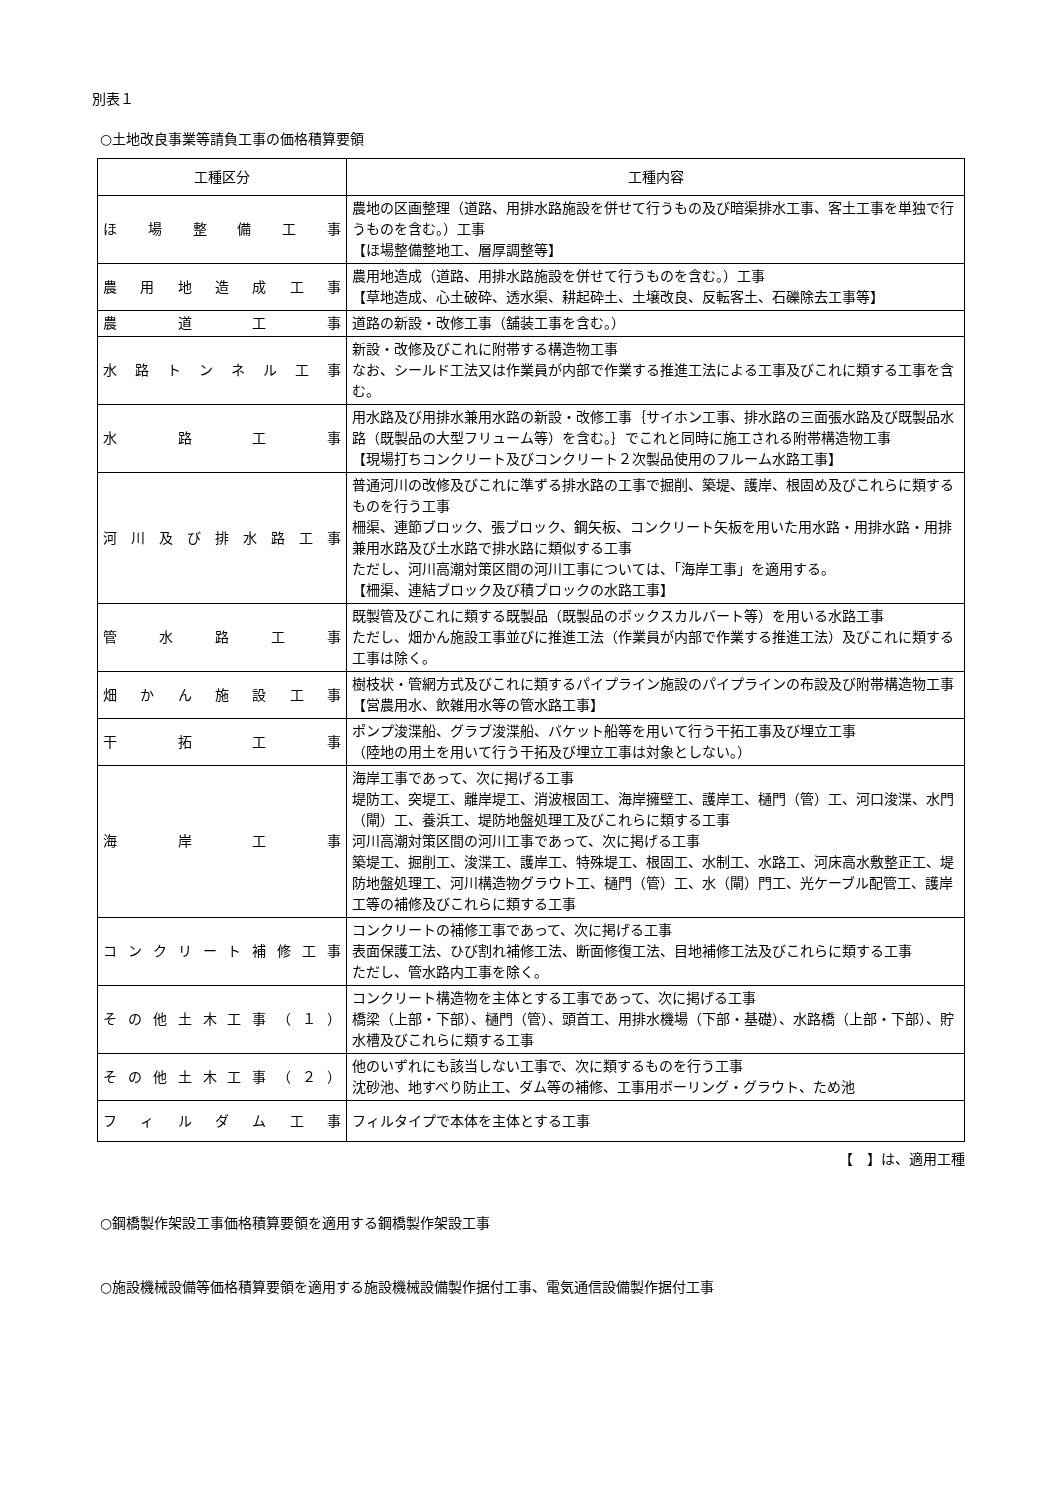別表１
○土地改良事業等請負工事の価格積算要領
| 工種区分 | 工種内容 |
| --- | --- |
| ほ 場 整 備 工 事 | 農地の区画整理（道路、用排水路施設を併せて行うもの及び暗渠排水工事、客土工事を単独で行うものを含む。）工事 【ほ場整備整地工、層厚調整等】 |
| 農 用 地 造 成 工 事 | 農用地造成（道路、用排水路施設を併せて行うものを含む。）工事 【草地造成、心土破砕、透水渠、耕起砕土、土壌改良、反転客土、石礫除去工事等】 |
| 農 道 工 事 | 道路の新設・改修工事（舗装工事を含む。） |
| 水 路 ト ン ネ ル 工 事 | 新設・改修及びこれに附帯する構造物工事 なお、シールド工法又は作業員が内部で作業する推進工法による工事及びこれに類する工事を含む。 |
| 水 路 工 事 | 用水路及び用排水兼用水路の新設・改修工事｛サイホン工事、排水路の三面張水路及び既製品水路（既製品の大型フリューム等）を含む。｝でこれと同時に施工される附帯構造物工事 【現場打ちコンクリート及びコンクリート２次製品使用のフルーム水路工事】 |
| 河 川 及 び 排 水 路 工 事 | 普通河川の改修及びこれに準ずる排水路の工事で掘削、築堤、護岸、根固め及びこれらに類するものを行う工事 柵渠、連節ブロック、張ブロック、鋼矢板、コンクリート矢板を用いた用水路・用排水路・用排兼用水路及び土水路で排水路に類似する工事 ただし、河川高潮対策区間の河川工事については、「海岸工事」を適用する。 【柵渠、連結ブロック及び積ブロックの水路工事】 |
| 管 水 路 工 事 | 既製管及びこれに類する既製品（既製品のボックスカルバート等）を用いる水路工事 ただし、畑かん施設工事並びに推進工法（作業員が内部で作業する推進工法）及びこれに類する工事は除く。 |
| 畑 か ん 施 設 工 事 | 樹枝状・管網方式及びこれに類するパイプライン施設のパイプラインの布設及び附帯構造物工事 【営農用水、飲雑用水等の管水路工事】 |
| 干 拓 工 事 | ポンプ浚渫船、グラブ浚渫船、バケット船等を用いて行う干拓工事及び埋立工事 （陸地の用土を用いて行う干拓及び埋立工事は対象としない。） |
| 海 岸 工 事 | 海岸工事であって、次に掲げる工事 堤防工、突堤工、離岸堤工、消波根固工、海岸擁壁工、護岸工、樋門（管）工、河口浚渫、水門（閘）工、養浜工、堤防地盤処理工及びこれらに類する工事 河川高潮対策区間の河川工事であって、次に掲げる工事 築堤工、掘削工、浚渫工、護岸工、特殊堤工、根固工、水制工、水路工、河床高水敷整正工、堤防地盤処理工、河川構造物グラウト工、樋門（管）工、水（閘）門工、光ケーブル配管工、護岸工等の補修及びこれらに類する工事 |
| コ ン ク リ ー ト 補 修 工 事 | コンクリートの補修工事であって、次に掲げる工事 表面保護工法、ひび割れ補修工法、断面修復工法、目地補修工法及びこれらに類する工事 ただし、管水路内工事を除く。 |
| そ の 他 土 木 工 事 （ １ ） | コンクリート構造物を主体とする工事であって、次に掲げる工事 橋梁（上部・下部）、樋門（管）、頭首工、用排水機場（下部・基礎）、水路橋（上部・下部）、貯水槽及びこれらに類する工事 |
| そ の 他 土 木 工 事 （ ２ ） | 他のいずれにも該当しない工事で、次に類するものを行う工事 沈砂池、地すべり防止工、ダム等の補修、工事用ボーリング・グラウト、ため池 |
| フ ィ ル ダ ム 工 事 | フィルタイプで本体を主体とする工事 |
【　】は、適用工種
○鋼橋製作架設工事価格積算要領を適用する鋼橋製作架設工事
○施設機械設備等価格積算要領を適用する施設機械設備製作据付工事、電気通信設備製作据付工事